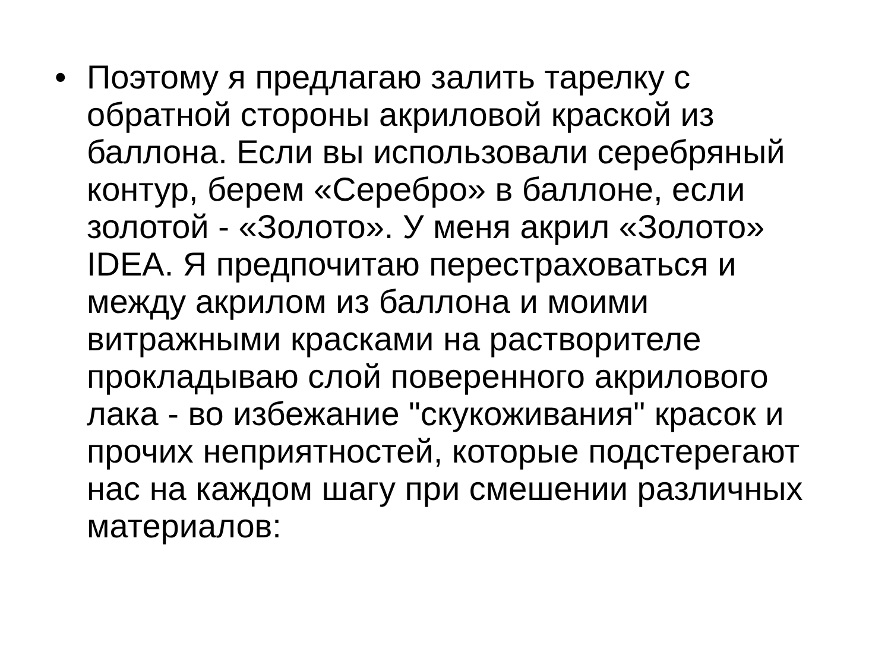• Поэтому я предлагаю залить тарелку с обратной стороны акриловой краской из баллона. Если вы использовали серебряный контур, берем «Серебро» в баллоне, если золотой - «Золото». У меня акрил «Золото» IDEA. Я предпочитаю перестраховаться и между акрилом из баллона и моими витражными красками на растворителе прокладываю слой поверенного акрилового лака - во избежание "скукоживания" красок и прочих неприятностей, которые подстерегают нас на каждом шагу при смешении различных материалов: